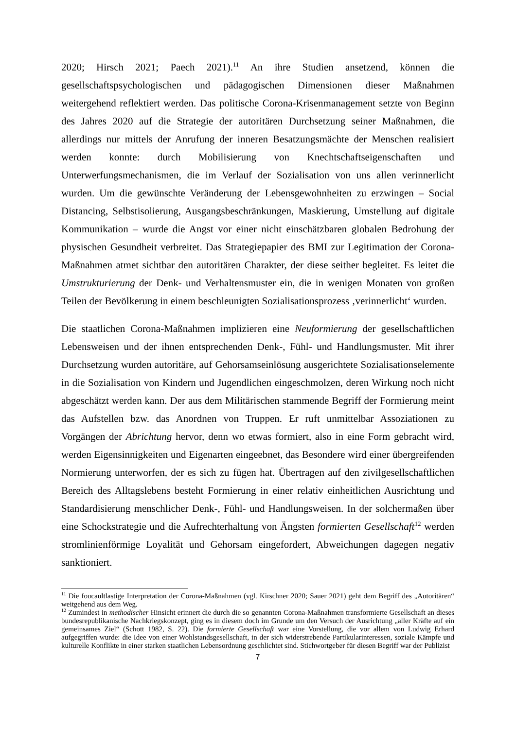2020; Hirsch 2021; Paech 2021).<sup>11</sup> An ihre Studien ansetzend, können die gesellschaftspsychologischen und pädagogischen Dimensionen dieser Maßnahmen weitergehend reflektiert werden. Das politische Corona-Krisenmanagement setzte von Beginn des Jahres 2020 auf die Strategie der autoritären Durchsetzung seiner Maßnahmen, die allerdings nur mittels der Anrufung der inneren Besatzungsmächte der Menschen realisiert werden konnte: durch Mobilisierung von Knechtschaftseigenschaften und Unterwerfungsmechanismen, die im Verlauf der Sozialisation von uns allen verinnerlicht wurden. Um die gewünschte Veränderung der Lebensgewohnheiten zu erzwingen – Social Distancing, Selbstisolierung, Ausgangsbeschränkungen, Maskierung, Umstellung auf digitale Kommunikation – wurde die Angst vor einer nicht einschätzbaren globalen Bedrohung der physischen Gesundheit verbreitet. Das Strategiepapier des BMI zur Legitimation der Corona-Maßnahmen atmet sichtbar den autoritären Charakter, der diese seither begleitet. Es leitet die Umstrukturierung der Denk- und Verhaltensmuster ein, die in wenigen Monaten von großen Teilen der Bevölkerung in einem beschleunigten Sozialisationsprozess ‚verinnerlicht‘ wurden.
Die staatlichen Corona-Maßnahmen implizieren eine Neuformierung der gesellschaftlichen Lebensweisen und der ihnen entsprechenden Denk-, Fühl- und Handlungsmuster. Mit ihrer Durchsetzung wurden autoritäre, auf Gehorsamseinlösung ausgerichtete Sozialisationselemente in die Sozialisation von Kindern und Jugendlichen eingeschmolzen, deren Wirkung noch nicht abgeschätzt werden kann. Der aus dem Militärischen stammende Begriff der Formierung meint das Aufstellen bzw. das Anordnen von Truppen. Er ruft unmittelbar Assoziationen zu Vorgängen der Abrichtung hervor, denn wo etwas formiert, also in eine Form gebracht wird, werden Eigensinnigkeiten und Eigenarten eingeebnet, das Besondere wird einer übergreifenden Normierung unterworfen, der es sich zu fügen hat. Übertragen auf den zivilgesellschaftlichen Bereich des Alltagslebens besteht Formierung in einer relativ einheitlichen Ausrichtung und Standardisierung menschlicher Denk-, Fühl- und Handlungsweisen. In der solchermaßen über eine Schockstrategie und die Aufrechterhaltung von Ängsten formierten Gesellschaft<sup>12</sup> werden stromlinienförmige Loyalität und Gehorsam eingefordert, Abweichungen dagegen negativ sanktioniert.
<sup>11</sup> Die foucaultlastige Interpretation der Corona-Maßnahmen (vgl. Kirschner 2020; Sauer 2021) geht dem Begriff des „Autoritären“ weitgehend aus dem Weg.
<sup>12</sup> Zumindest in methodischer Hinsicht erinnert die durch die so genannten Corona-Maßnahmen transformierte Gesellschaft an dieses bundesrepublikanische Nachkriegskonzept, ging es in diesem doch im Grunde um den Versuch der Ausrichtung „aller Kräfte auf ein gemeinsames Ziel“ (Schott 1982, S. 22). Die formierte Gesellschaft war eine Vorstellung, die vor allem von Ludwig Erhard aufgegriffen wurde: die Idee von einer Wohlstandsgesellschaft, in der sich widerstrebende Partikularinteressen, soziale Kämpfe und kulturelle Konflikte in einer starken staatlichen Lebensordnung geschlichtet sind. Stichwortgeber für diesen Begriff war der Publizist
7